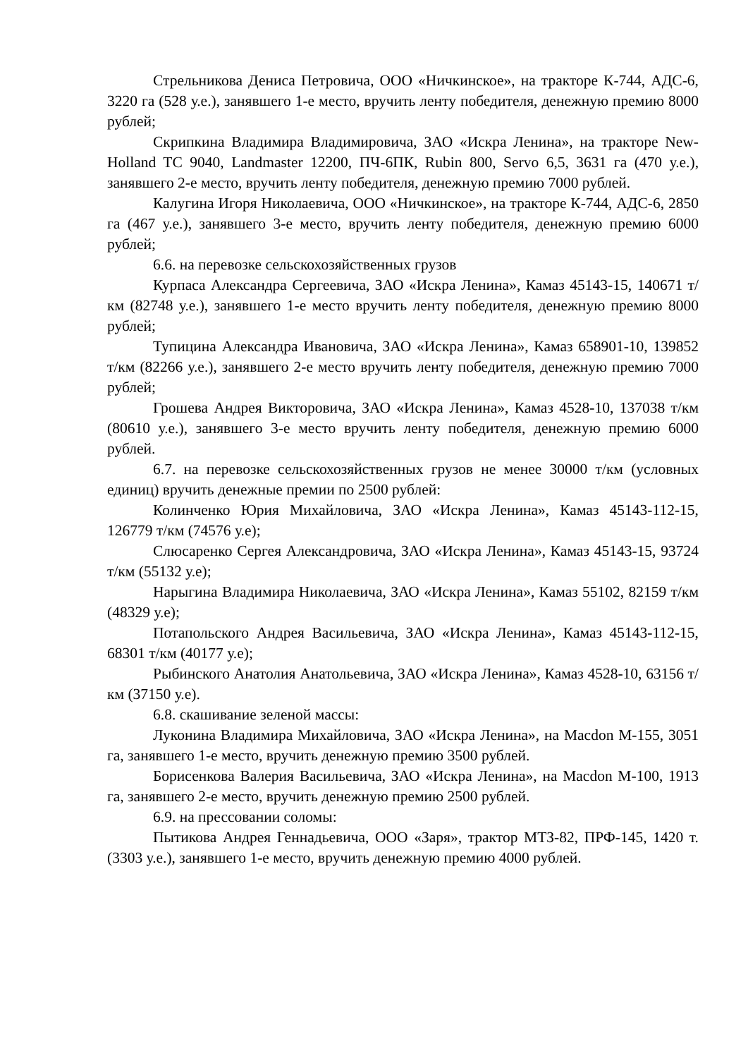Стрельникова Дениса Петровича, ООО «Ничкинское», на тракторе К-744, АДС-6, 3220 га (528 у.е.), занявшего 1-е место, вручить ленту победителя, денежную премию 8000 рублей;
Скрипкина Владимира Владимировича, ЗАО «Искра Ленина», на тракторе New-Holland TC 9040, Landmaster 12200, ПЧ-6ПК, Rubin 800, Servo 6,5, 3631 га (470 у.е.), занявшего 2-е место, вручить ленту победителя, денежную премию 7000 рублей.
Калугина Игоря Николаевича, ООО «Ничкинское», на тракторе К-744, АДС-6, 2850 га (467 у.е.), занявшего 3-е место, вручить ленту победителя, денежную премию 6000 рублей;
6.6. на перевозке сельскохозяйственных грузов
Курпаса Александра Сергеевича, ЗАО «Искра Ленина», Камаз 45143-15, 140671 т/км (82748 у.е.), занявшего 1-е место вручить ленту победителя, денежную премию 8000 рублей;
Тупицина Александра Ивановича, ЗАО «Искра Ленина», Камаз 658901-10, 139852 т/км (82266 у.е.), занявшего 2-е место вручить ленту победителя, денежную премию 7000 рублей;
Грошева Андрея Викторовича, ЗАО «Искра Ленина», Камаз 4528-10, 137038 т/км (80610 у.е.), занявшего 3-е место вручить ленту победителя, денежную премию 6000 рублей.
6.7. на перевозке сельскохозяйственных грузов не менее 30000 т/км (условных единиц) вручить денежные премии по 2500 рублей:
Колинченко Юрия Михайловича, ЗАО «Искра Ленина», Камаз 45143-112-15, 126779 т/км (74576 у.е);
Слюсаренко Сергея Александровича, ЗАО «Искра Ленина», Камаз 45143-15, 93724 т/км (55132 у.е);
Нарыгина Владимира Николаевича, ЗАО «Искра Ленина», Камаз 55102, 82159 т/км (48329 у.е);
Потапольского Андрея Васильевича, ЗАО «Искра Ленина», Камаз 45143-112-15, 68301 т/км (40177 у.е);
Рыбинского Анатолия Анатольевича, ЗАО «Искра Ленина», Камаз 4528-10, 63156 т/км (37150 у.е).
6.8. скашивание зеленой массы:
Луконина Владимира Михайловича, ЗАО «Искра Ленина», на Macdon М-155, 3051 га, занявшего 1-е место, вручить денежную премию 3500 рублей.
Борисенкова Валерия Васильевича, ЗАО «Искра Ленина», на Macdon М-100, 1913 га, занявшего 2-е место, вручить денежную премию 2500 рублей.
6.9. на прессовании соломы:
Пытикова Андрея Геннадьевича, ООО «Заря», трактор МТЗ-82, ПРФ-145, 1420 т. (3303 у.е.), занявшего 1-е место, вручить денежную премию 4000 рублей.